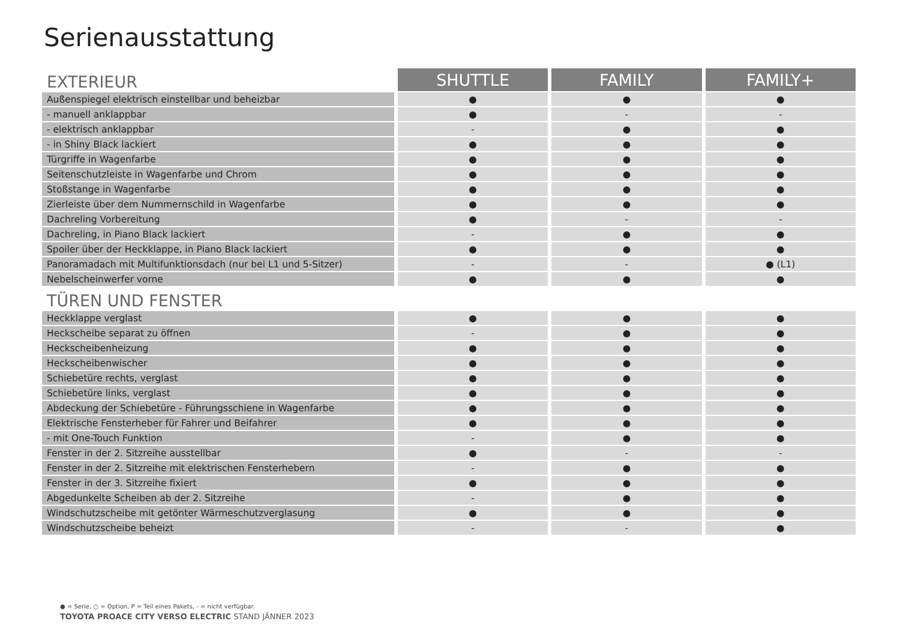Serienausstattung
| EXTERIEUR | SHUTTLE | FAMILY | FAMILY+ |
| --- | --- | --- | --- |
| Außenspiegel elektrisch einstellbar und beheizbar | ● | ● | ● |
| - manuell anklappbar | ● | - | - |
| - elektrisch anklappbar | - | ● | ● |
| - in Shiny Black lackiert | ● | ● | ● |
| Türgriffe in Wagenfarbe | ● | ● | ● |
| Seitenschutzleiste in Wagenfarbe und Chrom | ● | ● | ● |
| Stoßstange in Wagenfarbe | ● | ● | ● |
| Zierleiste über dem Nummernschild in Wagenfarbe | ● | ● | ● |
| Dachreling Vorbereitung | ● | - | - |
| Dachreling, in Piano Black lackiert | - | ● | ● |
| Spoiler über der Heckklappe, in Piano Black lackiert | ● | ● | ● |
| Panoramadach mit Multifunktionsdach (nur bei L1 und 5-Sitzer) | - | - | ● (L1) |
| Nebelscheinwerfer vorne | ● | ● | ● |
| TÜREN UND FENSTER | | | |
| Heckklappe verglast | ● | ● | ● |
| Heckscheibe separat zu öffnen | - | ● | ● |
| Heckscheibenheizung | ● | ● | ● |
| Heckscheibenwischer | ● | ● | ● |
| Schiebetüre rechts, verglast | ● | ● | ● |
| Schiebetüre links, verglast | ● | ● | ● |
| Abdeckung der Schiebetüre - Führungsschiene in Wagenfarbe | ● | ● | ● |
| Elektrische Fensterheber für Fahrer und Beifahrer | ● | ● | ● |
| - mit One-Touch Funktion | - | ● | ● |
| Fenster in der 2. Sitzreihe ausstellbar | ● | - | - |
| Fenster in der 2. Sitzreihe mit elektrischen Fensterhebern | - | ● | ● |
| Fenster in der 3. Sitzreihe fixiert | ● | ● | ● |
| Abgedunkelte Scheiben ab der 2. Sitzreihe | - | ● | ● |
| Windschutzscheibe mit getönter Wärmeschutzverglasung | ● | ● | ● |
| Windschutzscheibe beheizt | - | - | ● |
● = Serie, ○ = Option, P = Teil eines Pakets, - = nicht verfügbar.
TOYOTA PROACE CITY VERSO ELECTRIC STAND JÄNNER 2023